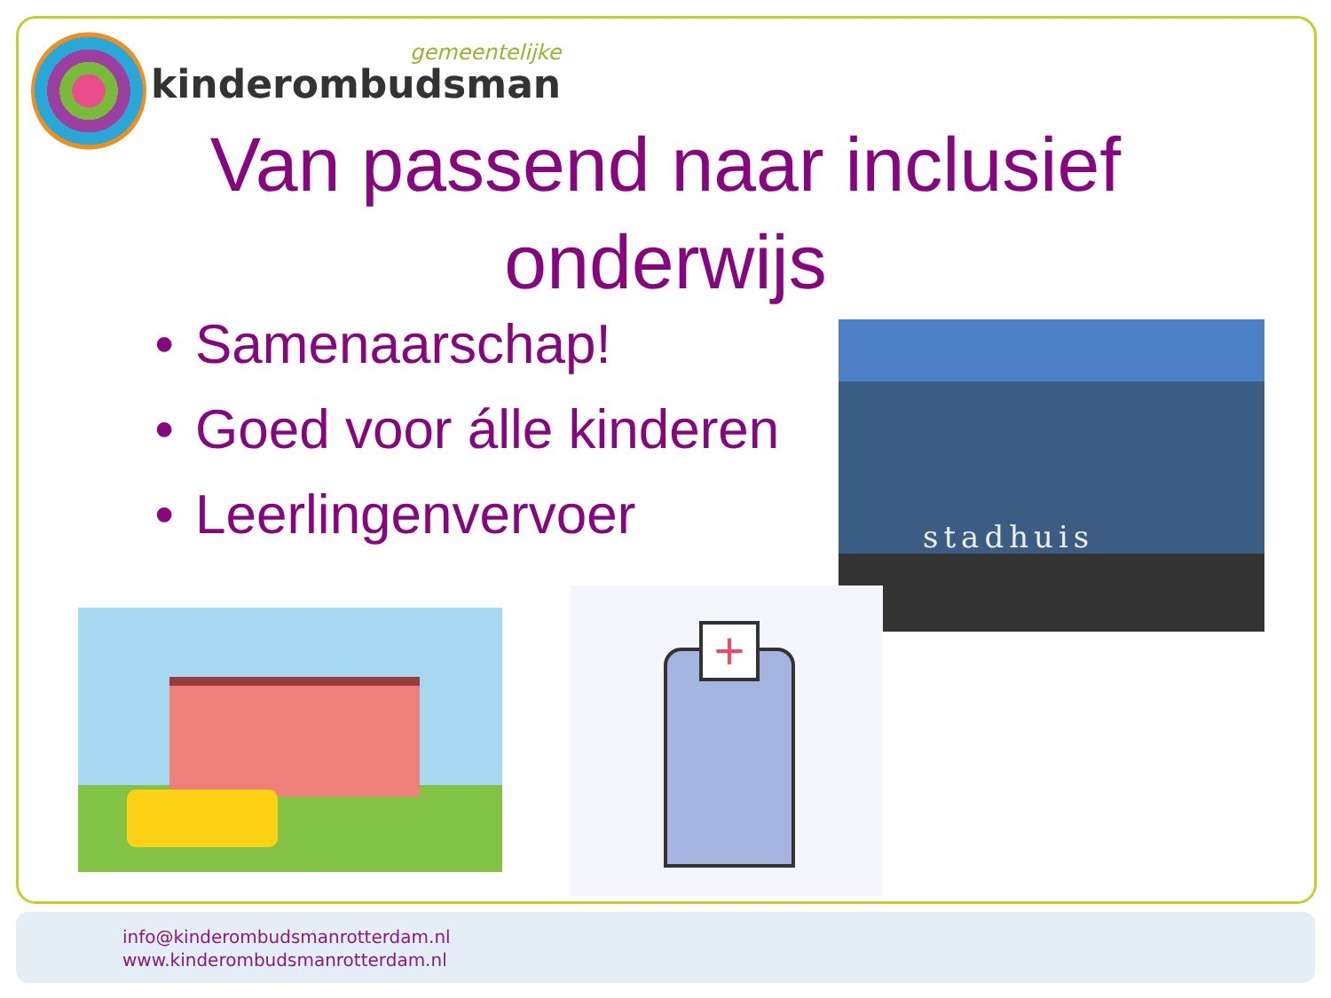gemeentelijke
kinderombudsman
Van passend naar inclusief onderwijs
• Samenaarschap!
• Goed voor álle kinderen
• Leerlingenvervoer
stadhuis
+
info@kinderombudsmanrotterdam.nl
www.kinderombudsmanrotterdam.nl